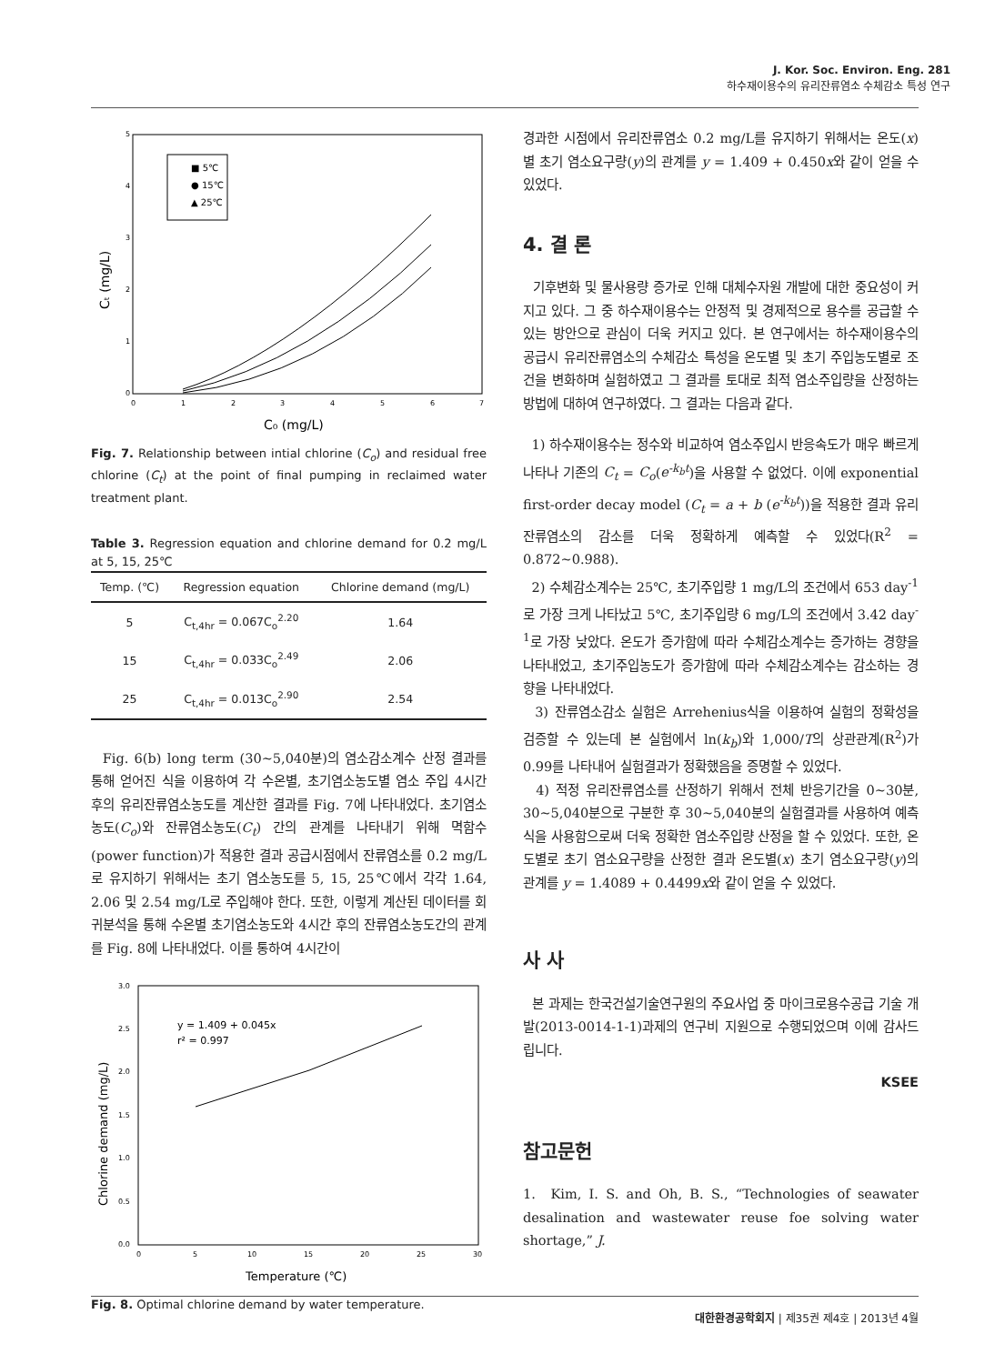J. Kor. Soc. Environ. Eng. 281
하수재이용수의 유리잔류염소 수체감소 특성 연구
5
4
3
2
1
0
0
1
2
3
4
5
6
7
C₀ (mg/L)
Cₜ (mg/L)
■ 5℃
● 15℃
▲ 25℃
Fig. 7. Relationship between intial chlorine (C<sub>o</sub>) and residual free chlorine (C<sub>t</sub>) at the point of final pumping in reclaimed water treatment plant.
Table 3. Regression equation and chlorine demand for 0.2 mg/L at 5, 15, 25℃
| Temp. (℃) | Regression equation | Chlorine demand (mg/L) |
| --- | --- | --- |
| 5 | C<sub>t,4hr</sub> = 0.067C<sub>o</sub><sup>2.20</sup> | 1.64 |
| 15 | C<sub>t,4hr</sub> = 0.033C<sub>o</sub><sup>2.49</sup> | 2.06 |
| 25 | C<sub>t,4hr</sub> = 0.013C<sub>o</sub><sup>2.90</sup> | 2.54 |
Fig. 6(b) long term (30~5,040분)의 염소감소계수 산정 결과를 통해 얻어진 식을 이용하여 각 수온별, 초기염소농도별 염소 주입 4시간 후의 유리잔류염소농도를 계산한 결과를 Fig. 7에 나타내었다. 초기염소농도(C<sub>o</sub>)와 잔류염소농도(C<sub>t</sub>) 간의 관계를 나타내기 위해 멱함수(power function)가 적용한 결과 공급시점에서 잔류염소를 0.2 mg/L로 유지하기 위해서는 초기 염소농도를 5, 15, 25℃에서 각각 1.64, 2.06 및 2.54 mg/L로 주입해야 한다. 또한, 이렇게 계산된 데이터를 회귀분석을 통해 수온별 초기염소농도와 4시간 후의 잔류염소농도간의 관계를 Fig. 8에 나타내었다. 이를 통하여 4시간이
3.0
2.5
2.0
1.5
1.0
0.5
0.0
0
5
10
15
20
25
30
Temperature (℃)
Chlorine demand (mg/L)
y = 1.409 + 0.045x
r² = 0.997
Fig. 8. Optimal chlorine demand by water temperature.
경과한 시점에서 유리잔류염소 0.2 mg/L를 유지하기 위해서는 온도(x)별 초기 염소요구량(y)의 관계를 y = 1.409 + 0.450x와 같이 얻을 수 있었다.
4. 결 론
기후변화 및 물사용량 증가로 인해 대체수자원 개발에 대한 중요성이 커지고 있다. 그 중 하수재이용수는 안정적 및 경제적으로 용수를 공급할 수 있는 방안으로 관심이 더욱 커지고 있다. 본 연구에서는 하수재이용수의 공급시 유리잔류염소의 수체감소 특성을 온도별 및 초기 주입농도별로 조건을 변화하며 실험하였고 그 결과를 토대로 최적 염소주입량을 산정하는 방법에 대하여 연구하였다. 그 결과는 다음과 같다.
1) 하수재이용수는 정수와 비교하여 염소주입시 반응속도가 매우 빠르게 나타나 기존의 C<sub>t</sub> = C<sub>o</sub>(e<sup>-k<sub>b</sub>t</sup>)을 사용할 수 없었다. 이에 exponential first-order decay model (C<sub>t</sub> = a + b (e<sup>-k<sub>b</sub>t</sup>))을 적용한 결과 유리잔류염소의 감소를 더욱 정확하게 예측할 수 있었다(R<sup>2</sup> = 0.872~0.988).
2) 수체감소계수는 25℃, 초기주입량 1 mg/L의 조건에서 653 day<sup>-1</sup>로 가장 크게 나타났고 5℃, 초기주입량 6 mg/L의 조건에서 3.42 day<sup>-1</sup>로 가장 낮았다. 온도가 증가함에 따라 수체감소계수는 증가하는 경향을 나타내었고, 초기주입농도가 증가함에 따라 수체감소계수는 감소하는 경향을 나타내었다.
3) 잔류염소감소 실험은 Arrehenius식을 이용하여 실험의 정확성을 검증할 수 있는데 본 실험에서 ln(k<sub>b</sub>)와 1,000/T의 상관관계(R<sup>2</sup>)가 0.99를 나타내어 실험결과가 정확했음을 증명할 수 있었다.
4) 적정 유리잔류염소를 산정하기 위해서 전체 반응기간을 0~30분, 30~5,040분으로 구분한 후 30~5,040분의 실험결과를 사용하여 예측식을 사용함으로써 더욱 정확한 염소주입량 산정을 할 수 있었다. 또한, 온도별로 초기 염소요구량을 산정한 결과 온도별(x) 초기 염소요구량(y)의 관계를 y = 1.4089 + 0.4499x와 같이 얻을 수 있었다.
사 사
본 과제는 한국건설기술연구원의 주요사업 중 마이크로용수공급 기술 개발(2013-0014-1-1)과제의 연구비 지원으로 수행되었으며 이에 감사드립니다.
KSEE
참고문헌
1. Kim, I. S. and Oh, B. S., “Technologies of seawater desalination and wastewater reuse foe solving water shortage,” J.
대한환경공학회지 | 제35권 제4호 | 2013년 4월